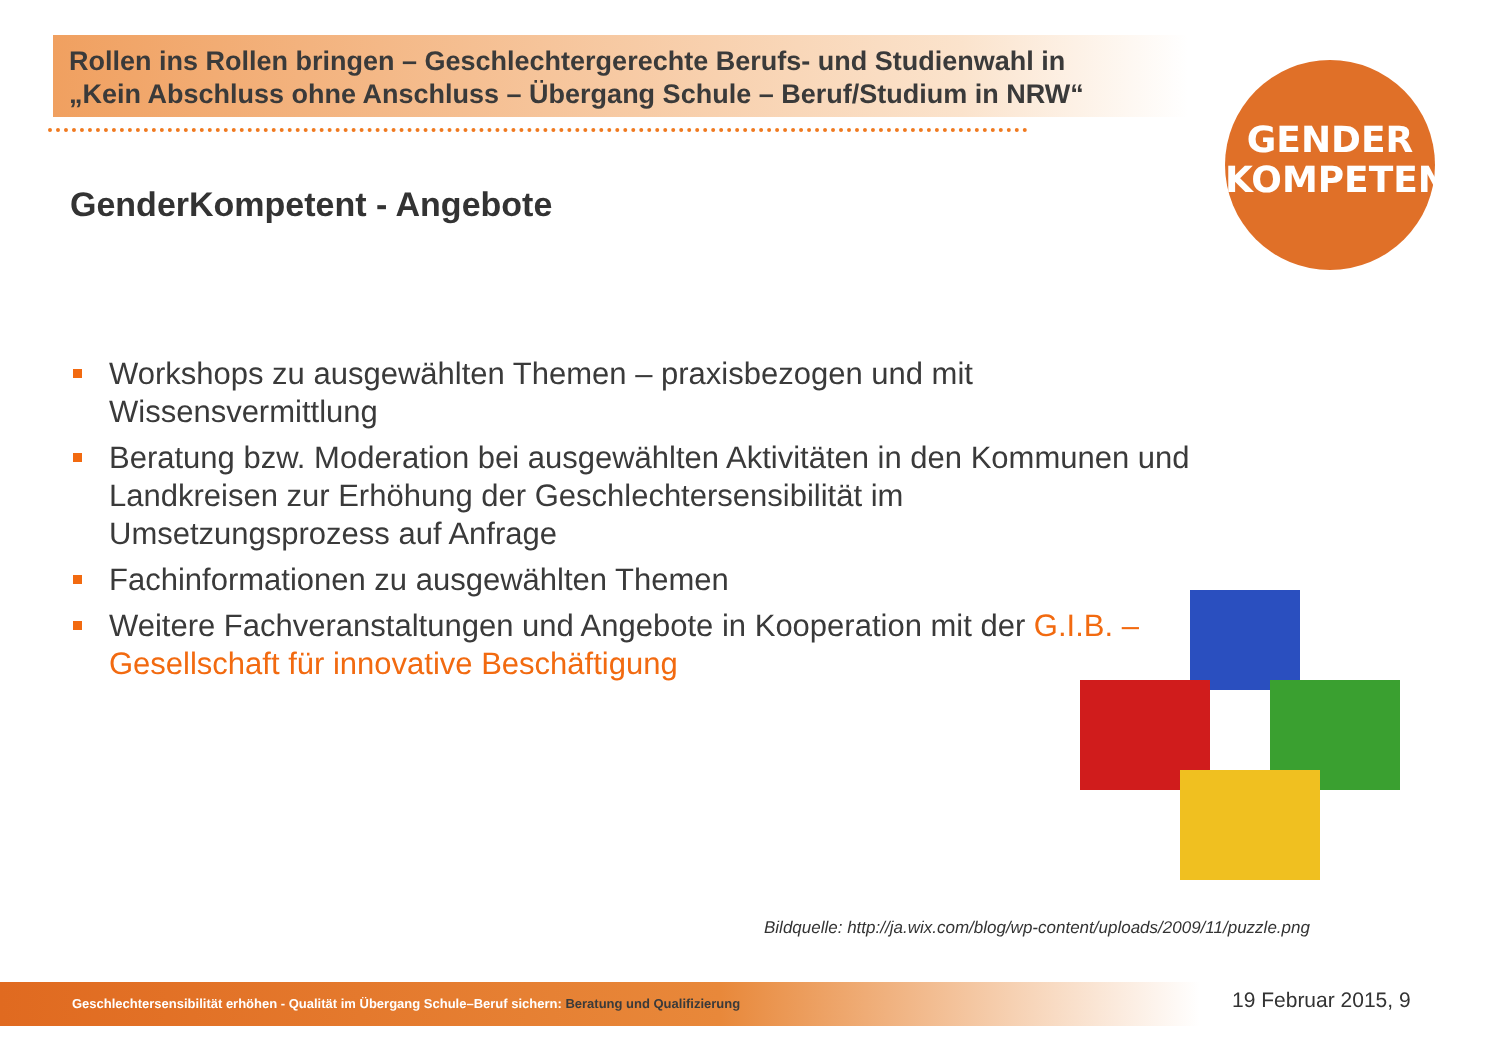Rollen ins Rollen bringen – Geschlechtergerechte Berufs- und Studienwahl in
„Kein Abschluss ohne Anschluss – Übergang Schule – Beruf/Studium in NRW“
GENDER
KOMPETENT
GenderKompetent - Angebote
Workshops zu ausgewählten Themen – praxisbezogen und mit Wissensvermittlung
Beratung bzw. Moderation bei ausgewählten Aktivitäten in den Kommunen und Landkreisen zur Erhöhung der Geschlechtersensibilität im Umsetzungsprozess auf Anfrage
Fachinformationen zu ausgewählten Themen
Weitere Fachveranstaltungen und Angebote in Kooperation mit der G.I.B. – Gesellschaft für innovative Beschäftigung
Bildquelle: http://ja.wix.com/blog/wp-content/uploads/2009/11/puzzle.png
Geschlechtersensibilität erhöhen - Qualität im Übergang Schule–Beruf sichern: Beratung und Qualifizierung 19 Februar 2015, 9